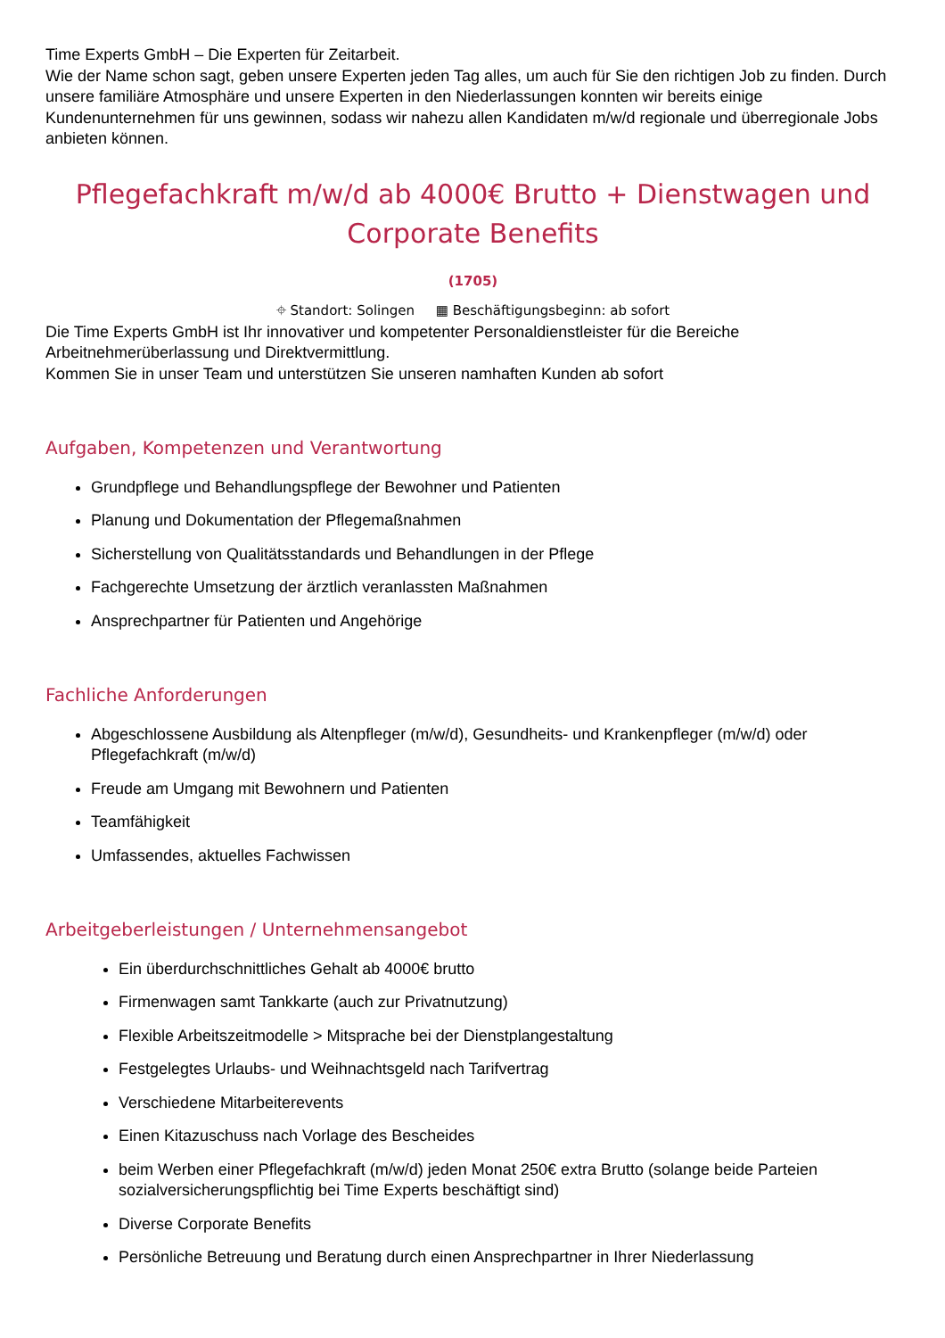Time Experts GmbH – Die Experten für Zeitarbeit.
Wie der Name schon sagt, geben unsere Experten jeden Tag alles, um auch für Sie den richtigen Job zu finden. Durch unsere familiäre Atmosphäre und unsere Experten in den Niederlassungen konnten wir bereits einige Kundenunternehmen für uns gewinnen, sodass wir nahezu allen Kandidaten m/w/d regionale und überregionale Jobs anbieten können.
Pflegefachkraft m/w/d ab 4000€ Brutto + Dienstwagen und Corporate Benefits
(1705)
⌖ Standort: Solingen ▦ Beschäftigungsbeginn: ab sofort
Die Time Experts GmbH ist Ihr innovativer und kompetenter Personaldienstleister für die Bereiche Arbeitnehmerüberlassung und Direktvermittlung.
Kommen Sie in unser Team und unterstützen Sie unseren namhaften Kunden ab sofort
Aufgaben, Kompetenzen und Verantwortung
Grundpflege und Behandlungspflege der Bewohner und Patienten
Planung und Dokumentation der Pflegemaßnahmen
Sicherstellung von Qualitätsstandards und Behandlungen in der Pflege
Fachgerechte Umsetzung der ärztlich veranlassten Maßnahmen
Ansprechpartner für Patienten und Angehörige
Fachliche Anforderungen
Abgeschlossene Ausbildung als Altenpfleger (m/w/d), Gesundheits- und Krankenpfleger (m/w/d) oder Pflegefachkraft (m/w/d)
Freude am Umgang mit Bewohnern und Patienten
Teamfähigkeit
Umfassendes, aktuelles Fachwissen
Arbeitgeberleistungen / Unternehmensangebot
Ein überdurchschnittliches Gehalt ab 4000€ brutto
Firmenwagen samt Tankkarte (auch zur Privatnutzung)
Flexible Arbeitszeitmodelle > Mitsprache bei der Dienstplangestaltung
Festgelegtes Urlaubs- und Weihnachtsgeld nach Tarifvertrag
Verschiedene Mitarbeiterevents
Einen Kitazuschuss nach Vorlage des Bescheides
beim Werben einer Pflegefachkraft (m/w/d) jeden Monat 250€ extra Brutto (solange beide Parteien sozialversicherungspflichtig bei Time Experts beschäftigt sind)
Diverse Corporate Benefits
Persönliche Betreuung und Beratung durch einen Ansprechpartner in Ihrer Niederlassung